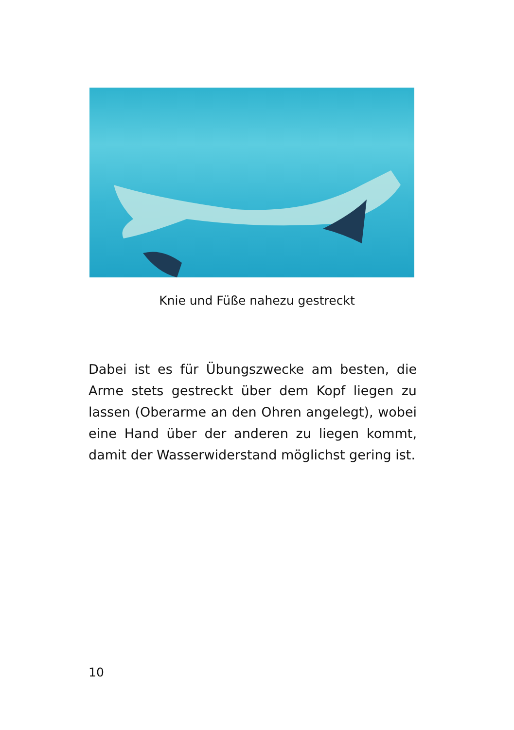Knie und Füße nahezu gestreckt
Dabei ist es für Übungszwecke am besten, die Arme stets gestreckt über dem Kopf liegen zu lassen (Oberarme an den Ohren angelegt), wobei eine Hand über der anderen zu liegen kommt, damit der Wasserwiderstand möglichst gering ist.
10